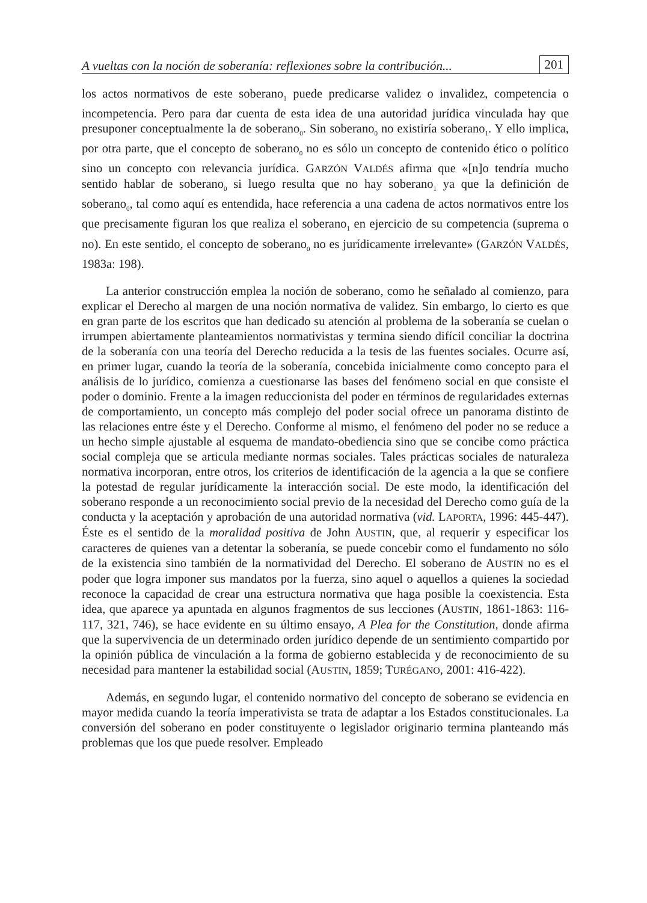A vueltas con la noción de soberanía: reflexiones sobre la contribución... 201
los actos normativos de este soberano<sub>1</sub> puede predicarse validez o invalidez, competencia o incompetencia. Pero para dar cuenta de esta idea de una autoridad jurídica vinculada hay que presuponer conceptualmente la de soberano<sub>0</sub>. Sin soberano<sub>0</sub> no existiría soberano<sub>1</sub>. Y ello implica, por otra parte, que el concepto de soberano<sub>0</sub> no es sólo un concepto de contenido ético o político sino un concepto con relevancia jurídica. GARZÓN VALDÉS afirma que «[n]o tendría mucho sentido hablar de soberano<sub>0</sub> si luego resulta que no hay soberano<sub>1</sub> ya que la definición de soberano<sub>0</sub>, tal como aquí es entendida, hace referencia a una cadena de actos normativos entre los que precisamente figuran los que realiza el soberano<sub>1</sub> en ejercicio de su competencia (suprema o no). En este sentido, el concepto de soberano<sub>0</sub> no es jurídicamente irrelevante» (GARZÓN VALDÉS, 1983a: 198).
La anterior construcción emplea la noción de soberano, como he señalado al comienzo, para explicar el Derecho al margen de una noción normativa de validez. Sin embargo, lo cierto es que en gran parte de los escritos que han dedicado su atención al problema de la soberanía se cuelan o irrumpen abiertamente planteamientos normativistas y termina siendo difícil conciliar la doctrina de la soberanía con una teoría del Derecho reducida a la tesis de las fuentes sociales. Ocurre así, en primer lugar, cuando la teoría de la soberanía, concebida inicialmente como concepto para el análisis de lo jurídico, comienza a cuestionarse las bases del fenómeno social en que consiste el poder o dominio. Frente a la imagen reduccionista del poder en términos de regularidades externas de comportamiento, un concepto más complejo del poder social ofrece un panorama distinto de las relaciones entre éste y el Derecho. Conforme al mismo, el fenómeno del poder no se reduce a un hecho simple ajustable al esquema de mandato-obediencia sino que se concibe como práctica social compleja que se articula mediante normas sociales. Tales prácticas sociales de naturaleza normativa incorporan, entre otros, los criterios de identificación de la agencia a la que se confiere la potestad de regular jurídicamente la interacción social. De este modo, la identificación del soberano responde a un reconocimiento social previo de la necesidad del Derecho como guía de la conducta y la aceptación y aprobación de una autoridad normativa (vid. LAPORTA, 1996: 445-447). Éste es el sentido de la moralidad positiva de John AUSTIN, que, al requerir y especificar los caracteres de quienes van a detentar la soberanía, se puede concebir como el fundamento no sólo de la existencia sino también de la normatividad del Derecho. El soberano de AUSTIN no es el poder que logra imponer sus mandatos por la fuerza, sino aquel o aquellos a quienes la sociedad reconoce la capacidad de crear una estructura normativa que haga posible la coexistencia. Esta idea, que aparece ya apuntada en algunos fragmentos de sus lecciones (AUSTIN, 1861-1863: 116-117, 321, 746), se hace evidente en su último ensayo, A Plea for the Constitution, donde afirma que la supervivencia de un determinado orden jurídico depende de un sentimiento compartido por la opinión pública de vinculación a la forma de gobierno establecida y de reconocimiento de su necesidad para mantener la estabilidad social (AUSTIN, 1859; TURÉGANO, 2001: 416-422).
Además, en segundo lugar, el contenido normativo del concepto de soberano se evidencia en mayor medida cuando la teoría imperativista se trata de adaptar a los Estados constitucionales. La conversión del soberano en poder constituyente o legislador originario termina planteando más problemas que los que puede resolver. Empleado